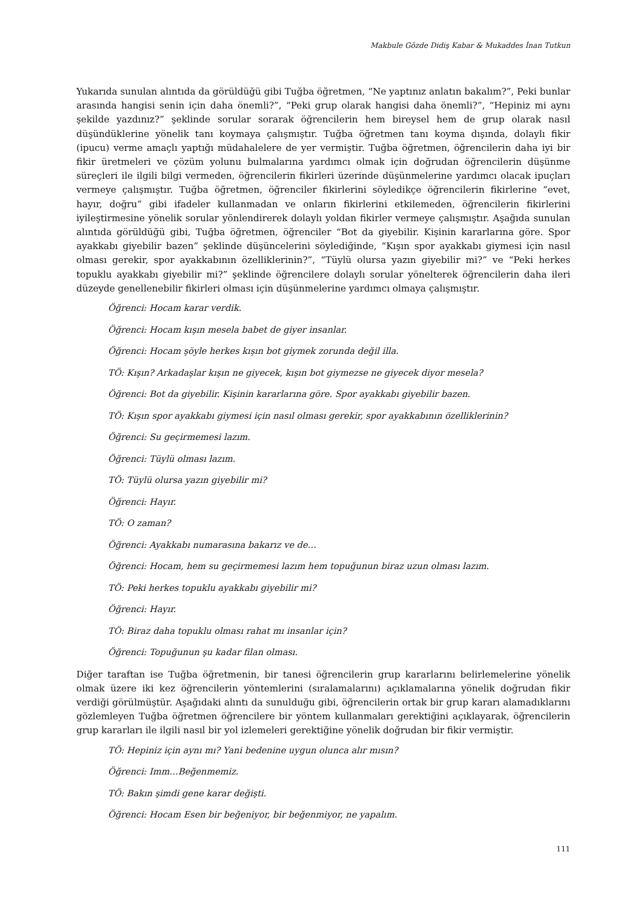Makbule Gözde Didiş Kabar & Mukaddes İnan Tutkun
Yukarıda sunulan alıntıda da görüldüğü gibi Tuğba öğretmen, “Ne yaptınız anlatın bakalım?”, Peki bunlar arasında hangisi senin için daha önemli?”, “Peki grup olarak hangisi daha önemli?”, “Hepiniz mi aynı şekilde yazdınız?” şeklinde sorular sorarak öğrencilerin hem bireysel hem de grup olarak nasıl düşündüklerine yönelik tanı koymaya çalışmıştır. Tuğba öğretmen tanı koyma dışında, dolaylı fikir (ipucu) verme amaçlı yaptığı müdahalelere de yer vermiştir. Tuğba öğretmen, öğrencilerin daha iyi bir fikir üretmeleri ve çözüm yolunu bulmalarına yardımcı olmak için doğrudan öğrencilerin düşünme süreçleri ile ilgili bilgi vermeden, öğrencilerin fikirleri üzerinde düşünmelerine yardımcı olacak ipuçları vermeye çalışmıştır. Tuğba öğretmen, öğrenciler fikirlerini söyledikçe öğrencilerin fikirlerine “evet, hayır, doğru” gibi ifadeler kullanmadan ve onların fikirlerini etkilemeden, öğrencilerin fikirlerini iyileştirmesine yönelik sorular yönlendirerek dolaylı yoldan fikirler vermeye çalışmıştır. Aşağıda sunulan alıntıda görüldüğü gibi, Tuğba öğretmen, öğrenciler “Bot da giyebilir. Kişinin kararlarına göre. Spor ayakkabı giyebilir bazen” şeklinde düşüncelerini söylediğinde, “Kışın spor ayakkabı giymesi için nasıl olması gerekir, spor ayakkabının özelliklerinin?”, “Tüylü olursa yazın giyebilir mi?” ve “Peki herkes topuklu ayakkabı giyebilir mi?” şeklinde öğrencilere dolaylı sorular yönelterek öğrencilerin daha ileri düzeyde genellenebilir fikirleri olması için düşünmelerine yardımcı olmaya çalışmıştır.
Öğrenci: Hocam karar verdik.
Öğrenci: Hocam kışın mesela babet de giyer insanlar.
Öğrenci: Hocam şöyle herkes kışın bot giymek zorunda değil illa.
TÖ: Kışın? Arkadaşlar kışın ne giyecek, kışın bot giymezse ne giyecek diyor mesela?
Öğrenci: Bot da giyebilir. Kişinin kararlarına göre. Spor ayakkabı giyebilir bazen.
TÖ: Kışın spor ayakkabı giymesi için nasıl olması gerekir, spor ayakkabının özelliklerinin?
Öğrenci: Su geçirmemesi lazım.
Öğrenci: Tüylü olması lazım.
TÖ: Tüylü olursa yazın giyebilir mi?
Öğrenci: Hayır.
TÖ: O zaman?
Öğrenci: Ayakkabı numarasına bakarız ve de…
Öğrenci: Hocam, hem su geçirmemesi lazım hem topuğunun biraz uzun olması lazım.
TÖ: Peki herkes topuklu ayakkabı giyebilir mi?
Öğrenci: Hayır.
TÖ: Biraz daha topuklu olması rahat mı insanlar için?
Öğrenci: Topuğunun şu kadar filan olması.
Diğer taraftan ise Tuğba öğretmenin, bir tanesi öğrencilerin grup kararlarını belirlemelerine yönelik olmak üzere iki kez öğrencilerin yöntemlerini (sıralamalarını) açıklamalarına yönelik doğrudan fikir verdiği görülmüştür. Aşağıdaki alıntı da sunulduğu gibi, öğrencilerin ortak bir grup kararı alamadıklarını gözlemleyen Tuğba öğretmen öğrencilere bir yöntem kullanmaları gerektiğini açıklayarak, öğrencilerin grup kararları ile ilgili nasıl bir yol izlemeleri gerektiğine yönelik doğrudan bir fikir vermiştir.
TÖ: Hepiniz için aynı mı? Yani bedenine uygun olunca alır mısın?
Öğrenci: Imm…Beğenmemiz.
TÖ: Bakın şimdi gene karar değişti.
Öğrenci: Hocam Esen bir beğeniyor, bir beğenmiyor, ne yapalım.
111